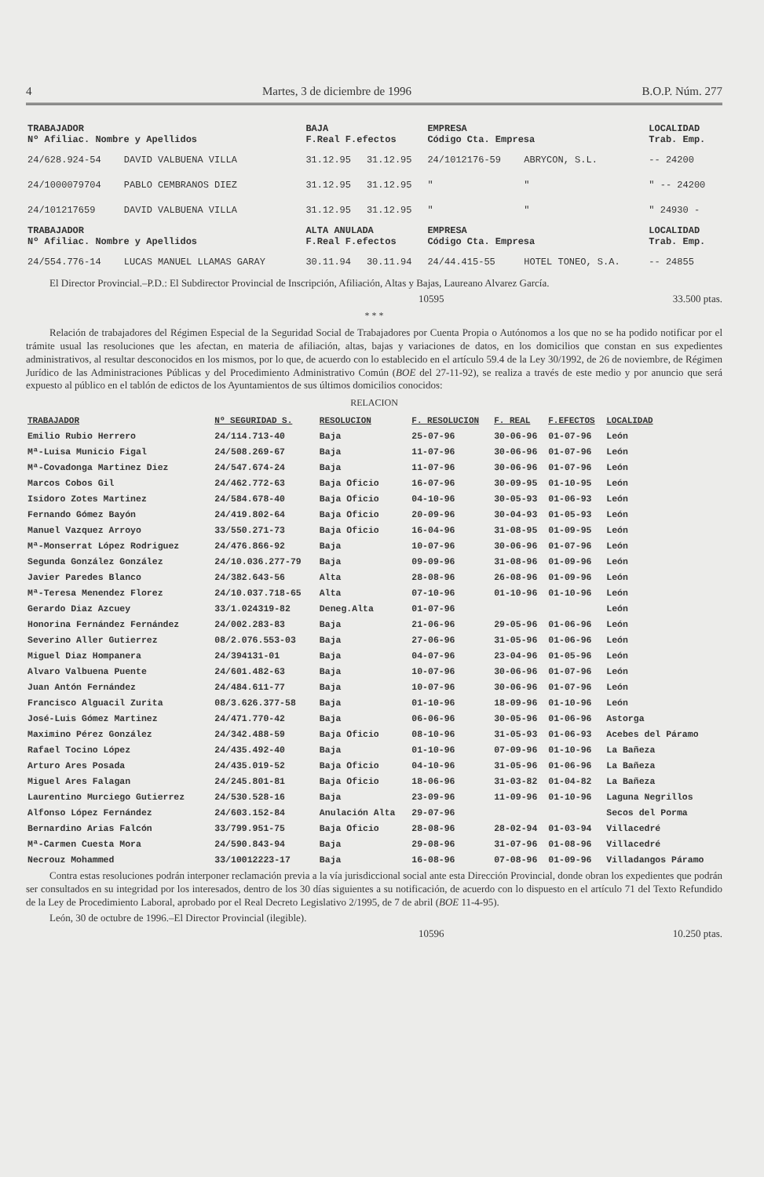4 Martes, 3 de diciembre de 1996 B.O.P. Núm. 277
| TRABAJADOR Nº Afiliac. Nombre y Apellidos | | BAJA F.Real F.efectos | | EMPRESA Código Cta. Empresa | | LOCALIDAD Trab. Emp. |
| --- | --- | --- | --- | --- | --- | --- |
| 24/628.924-54 | DAVID VALBUENA VILLA | 31.12.95 | 31.12.95 | 24/1012176-59 | ABRYCON, S.L. | -- 24200 |
| 24/1000079704 | PABLO CEMBRANOS DIEZ | 31.12.95 | 31.12.95 | " | " | " -- 24200 |
| 24/101217659 | DAVID VALBUENA VILLA | 31.12.95 | 31.12.95 | " | " | " 24930 - |
| TRABAJADOR Nº Afiliac. Nombre y Apellidos | | ALTA ANULADA F.Real F.efectos | | EMPRESA Código Cta. Empresa | | LOCALIDAD Trab. Emp. |
| 24/554.776-14 | LUCAS MANUEL LLAMAS GARAY | 30.11.94 | 30.11.94 | 24/44.415-55 | HOTEL TONEO, S.A. | -- 24855 |
El Director Provincial.–P.D.: El Subdirector Provincial de Inscripción, Afiliación, Altas y Bajas, Laureano Alvarez García.
10595 33.500 ptas.
* * *
Relación de trabajadores del Régimen Especial de la Seguridad Social de Trabajadores por Cuenta Propia o Autónomos a los que no se ha podido notificar por el trámite usual las resoluciones que les afectan, en materia de afiliación, altas, bajas y variaciones de datos, en los domicilios que constan en sus expedientes administrativos, al resultar desconocidos en los mismos, por lo que, de acuerdo con lo establecido en el artículo 59.4 de la Ley 30/1992, de 26 de noviembre, de Régimen Jurídico de las Administraciones Públicas y del Procedimiento Administrativo Común (BOE del 27-11-92), se realiza a través de este medio y por anuncio que será expuesto al público en el tablón de edictos de los Ayuntamientos de sus últimos domicilios conocidos:
RELACION
| TRABAJADOR | Nº SEGURIDAD S. | RESOLUCION | F. RESOLUCION | F. REAL | F.EFECTOS | LOCALIDAD |
| --- | --- | --- | --- | --- | --- | --- |
| Emilio Rubio Herrero | 24/114.713-40 | Baja | 25-07-96 | 30-06-96 | 01-07-96 | León |
| Mª-Luisa Municio Figal | 24/508.269-67 | Baja | 11-07-96 | 30-06-96 | 01-07-96 | León |
| Mª-Covadonga Martinez Diez | 24/547.674-24 | Baja | 11-07-96 | 30-06-96 | 01-07-96 | León |
| Marcos Cobos Gil | 24/462.772-63 | Baja Oficio | 16-07-96 | 30-09-95 | 01-10-95 | León |
| Isidoro Zotes Martinez | 24/584.678-40 | Baja Oficio | 04-10-96 | 30-05-93 | 01-06-93 | León |
| Fernando Gómez Bayón | 24/419.802-64 | Baja Oficio | 20-09-96 | 30-04-93 | 01-05-93 | León |
| Manuel Vazquez Arroyo | 33/550.271-73 | Baja Oficio | 16-04-96 | 31-08-95 | 01-09-95 | León |
| Mª-Monserrat López Rodriguez | 24/476.866-92 | Baja | 10-07-96 | 30-06-96 | 01-07-96 | León |
| Segunda González González | 24/10.036.277-79 | Baja | 09-09-96 | 31-08-96 | 01-09-96 | León |
| Javier Paredes Blanco | 24/382.643-56 | Alta | 28-08-96 | 26-08-96 | 01-09-96 | León |
| Mª-Teresa Menendez Florez | 24/10.037.718-65 | Alta | 07-10-96 | 01-10-96 | 01-10-96 | León |
| Gerardo Diaz Azcuey | 33/1.024319-82 | Deneg.Alta | 01-07-96 | | | León |
| Honorina Fernández Fernández | 24/002.283-83 | Baja | 21-06-96 | 29-05-96 | 01-06-96 | León |
| Severino Aller Gutierrez | 08/2.076.553-03 | Baja | 27-06-96 | 31-05-96 | 01-06-96 | León |
| Miguel Diaz Hompanera | 24/394131-01 | Baja | 04-07-96 | 23-04-96 | 01-05-96 | León |
| Alvaro Valbuena Puente | 24/601.482-63 | Baja | 10-07-96 | 30-06-96 | 01-07-96 | León |
| Juan Antón Fernández | 24/484.611-77 | Baja | 10-07-96 | 30-06-96 | 01-07-96 | León |
| Francisco Alguacil Zurita | 08/3.626.377-58 | Baja | 01-10-96 | 18-09-96 | 01-10-96 | León |
| José-Luis Gómez Martinez | 24/471.770-42 | Baja | 06-06-96 | 30-05-96 | 01-06-96 | Astorga |
| Maximino Pérez González | 24/342.488-59 | Baja Oficio | 08-10-96 | 31-05-93 | 01-06-93 | Acebes del Páramo |
| Rafael Tocino López | 24/435.492-40 | Baja | 01-10-96 | 07-09-96 | 01-10-96 | La Bañeza |
| Arturo Ares Posada | 24/435.019-52 | Baja Oficio | 04-10-96 | 31-05-96 | 01-06-96 | La Bañeza |
| Miguel Ares Falagan | 24/245.801-81 | Baja Oficio | 18-06-96 | 31-03-82 | 01-04-82 | La Bañeza |
| Laurentino Murciego Gutierrez | 24/530.528-16 | Baja | 23-09-96 | 11-09-96 | 01-10-96 | Laguna Negrillos |
| Alfonso López Fernández | 24/603.152-84 | Anulación Alta | 29-07-96 | | | Secos del Porma |
| Bernardino Arias Falcón | 33/799.951-75 | Baja Oficio | 28-08-96 | 28-02-94 | 01-03-94 | Villacedré |
| Mª-Carmen Cuesta Mora | 24/590.843-94 | Baja | 29-08-96 | 31-07-96 | 01-08-96 | Villacedré |
| Necrouz Mohammed | 33/10012223-17 | Baja | 16-08-96 | 07-08-96 | 01-09-96 | Villadangos Páramo |
Contra estas resoluciones podrán interponer reclamación previa a la vía jurisdiccional social ante esta Dirección Provincial, donde obran los expedientes que podrán ser consultados en su integridad por los interesados, dentro de los 30 días siguientes a su notificación, de acuerdo con lo dispuesto en el artículo 71 del Texto Refundido de la Ley de Procedimiento Laboral, aprobado por el Real Decreto Legislativo 2/1995, de 7 de abril (BOE 11-4-95).
León, 30 de octubre de 1996.–El Director Provincial (ilegible).
10596 10.250 ptas.